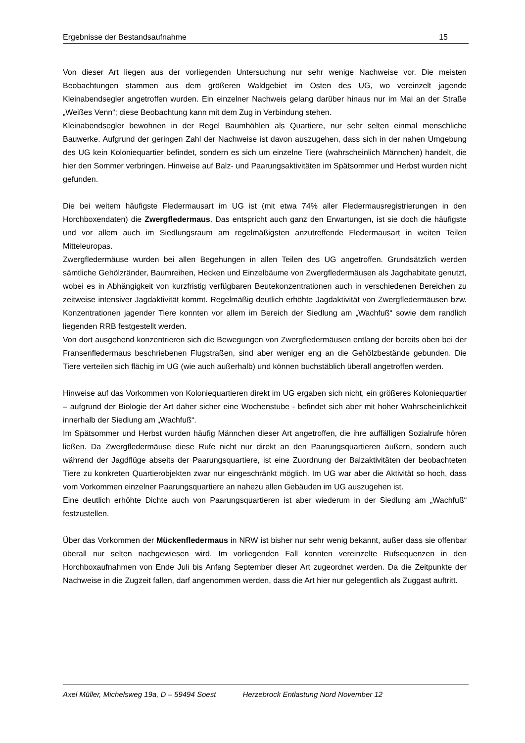Ergebnisse der Bestandsaufnahme 15
Von dieser Art liegen aus der vorliegenden Untersuchung nur sehr wenige Nachweise vor. Die meisten Beobachtungen stammen aus dem größeren Waldgebiet im Osten des UG, wo vereinzelt jagende Kleinabendsegler angetroffen wurden. Ein einzelner Nachweis gelang darüber hinaus nur im Mai an der Straße „Weißes Venn“; diese Beobachtung kann mit dem Zug in Verbindung stehen.
Kleinabendsegler bewohnen in der Regel Baumhöhlen als Quartiere, nur sehr selten einmal menschliche Bauwerke. Aufgrund der geringen Zahl der Nachweise ist davon auszugehen, dass sich in der nahen Umgebung des UG kein Koloniequartier befindet, sondern es sich um einzelne Tiere (wahrscheinlich Männchen) handelt, die hier den Sommer verbringen. Hinweise auf Balz- und Paarungsaktivitäten im Spätsommer und Herbst wurden nicht gefunden.
Die bei weitem häufigste Fledermausart im UG ist (mit etwa 74% aller Fledermausregistrierungen in den Horchboxendaten) die Zwergfledermaus. Das entspricht auch ganz den Erwartungen, ist sie doch die häufigste und vor allem auch im Siedlungsraum am regelmäßigsten anzutreffende Fledermausart in weiten Teilen Mitteleuropas.
Zwergfledermäuse wurden bei allen Begehungen in allen Teilen des UG angetroffen. Grundsätzlich werden sämtliche Gehölzränder, Baumreihen, Hecken und Einzelbäume von Zwergfledermäusen als Jagdhabitate genutzt, wobei es in Abhängigkeit von kurzfristig verfügbaren Beutekonzentrationen auch in verschiedenen Bereichen zu zeitweise intensiver Jagdaktivität kommt. Regelmäßig deutlich erhöhte Jagdaktivität von Zwergfledermäusen bzw. Konzentrationen jagender Tiere konnten vor allem im Bereich der Siedlung am „Wachfuß“ sowie dem randlich liegenden RRB festgestellt werden.
Von dort ausgehend konzentrieren sich die Bewegungen von Zwergfledermäusen entlang der bereits oben bei der Fransenfledermaus beschriebenen Flugstraßen, sind aber weniger eng an die Gehölzbestände gebunden. Die Tiere verteilen sich flächig im UG (wie auch außerhalb) und können buchstäblich überall angetroffen werden.
Hinweise auf das Vorkommen von Koloniequartieren direkt im UG ergaben sich nicht, ein größeres Koloniequartier – aufgrund der Biologie der Art daher sicher eine Wochenstube - befindet sich aber mit hoher Wahrscheinlichkeit innerhalb der Siedlung am „Wachfuß“.
Im Spätsommer und Herbst wurden häufig Männchen dieser Art angetroffen, die ihre auffälligen Sozialrufe hören ließen. Da Zwergfledermäuse diese Rufe nicht nur direkt an den Paarungsquartieren äußern, sondern auch während der Jagdflüge abseits der Paarungsquartiere, ist eine Zuordnung der Balzaktivitäten der beobachteten Tiere zu konkreten Quartierobjekten zwar nur eingeschränkt möglich. Im UG war aber die Aktivität so hoch, dass vom Vorkommen einzelner Paarungsquartiere an nahezu allen Gebäuden im UG auszugehen ist.
Eine deutlich erhöhte Dichte auch von Paarungsquartieren ist aber wiederum in der Siedlung am „Wachfuß“ festzustellen.
Über das Vorkommen der Mückenfledermaus in NRW ist bisher nur sehr wenig bekannt, außer dass sie offenbar überall nur selten nachgewiesen wird. Im vorliegenden Fall konnten vereinzelte Rufsequenzen in den Horchboxaufnahmen von Ende Juli bis Anfang September dieser Art zugeordnet werden. Da die Zeitpunkte der Nachweise in die Zugzeit fallen, darf angenommen werden, dass die Art hier nur gelegentlich als Zuggast auftritt.
Axel Müller, Michelsweg 19a, D – 59494 Soest Herzebrock Entlastung Nord November 12